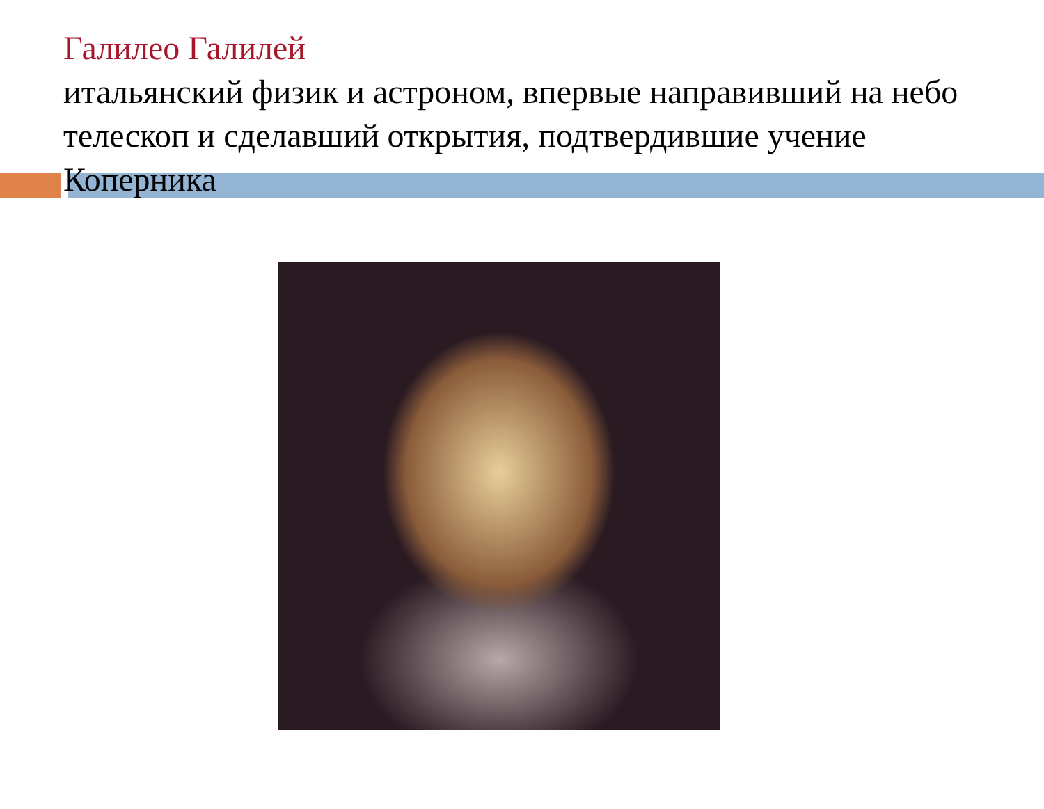Галилео Галилей
итальянский физик и астроном, впервые направивший на небо телескоп и сделавший открытия, подтвердившие учение Коперника